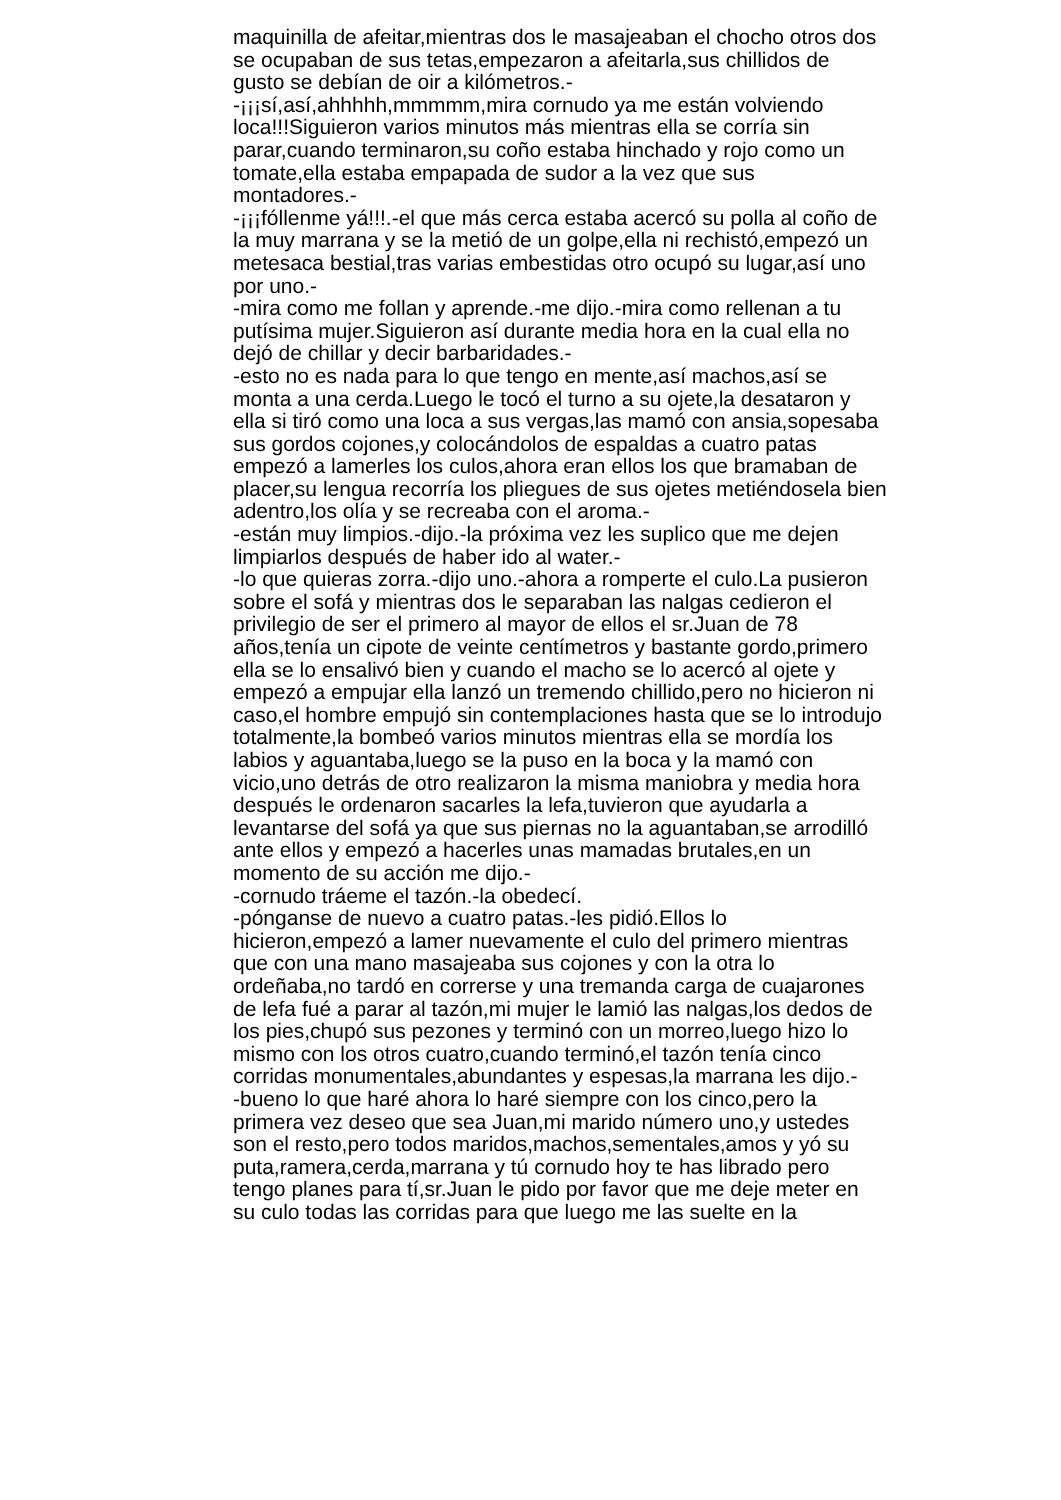maquinilla de afeitar,mientras dos le masajeaban el chocho otros dos
se ocupaban de sus tetas,empezaron a afeitarla,sus chillidos de
gusto se debían de oir a kilómetros.-
-¡¡¡sí,así,ahhhhh,mmmmm,mira cornudo ya me están volviendo
loca!!!Siguieron varios minutos más mientras ella se corría sin
parar,cuando terminaron,su coño estaba hinchado y rojo como un
tomate,ella estaba empapada de sudor a la vez que sus
montadores.-
-¡¡¡fóllenme yá!!!.-el que más cerca estaba acercó su polla al coño de
la muy marrana y se la metió de un golpe,ella ni rechistó,empezó un
metesaca bestial,tras varias embestidas otro ocupó su lugar,así uno
por uno.-
-mira como me follan y aprende.-me dijo.-mira como rellenan a tu
putísima mujer.Siguieron así durante media hora en la cual ella no
dejó de chillar y decir barbaridades.-
-esto no es nada para lo que tengo en mente,así machos,así se
monta a una cerda.Luego le tocó el turno a su ojete,la desataron y
ella si tiró como una loca a sus vergas,las mamó con ansia,sopesaba
sus gordos cojones,y colocándolos de espaldas a cuatro patas
empezó a lamerles los culos,ahora eran ellos los que bramaban de
placer,su lengua recorría los pliegues de sus ojetes metiéndosela bien
adentro,los olía y se recreaba con el aroma.-
-están muy limpios.-dijo.-la próxima vez les suplico que me dejen
limpiarlos después de haber ido al water.-
-lo que quieras zorra.-dijo uno.-ahora a romperte el culo.La pusieron
sobre el sofá y mientras dos le separaban las nalgas cedieron el
privilegio de ser el primero al mayor de ellos el sr.Juan de 78
años,tenía un cipote de veinte centímetros y bastante gordo,primero
ella se lo ensalivó bien y cuando el macho se lo acercó al ojete y
empezó a empujar ella lanzó un tremendo chillido,pero no hicieron ni
caso,el hombre empujó sin contemplaciones hasta que se lo introdujo
totalmente,la bombeó varios minutos mientras ella se mordía los
labios y aguantaba,luego se la puso en la boca y la mamó con
vicio,uno detrás de otro realizaron la misma maniobra y media hora
después le ordenaron sacarles la lefa,tuvieron que ayudarla a
levantarse del sofá ya que sus piernas no la aguantaban,se arrodilló
ante ellos y empezó a hacerles unas mamadas brutales,en un
momento de su acción me dijo.-
-cornudo tráeme el tazón.-la obedecí.
-pónganse de nuevo a cuatro patas.-les pidió.Ellos lo
hicieron,empezó a lamer nuevamente el culo del primero mientras
que con una mano masajeaba sus cojones y con la otra lo
ordeñaba,no tardó en correrse y una tremanda carga de cuajarones
de lefa fué a parar al tazón,mi mujer le lamió las nalgas,los dedos de
los pies,chupó sus pezones y terminó con un morreo,luego hizo lo
mismo con los otros cuatro,cuando terminó,el tazón tenía cinco
corridas monumentales,abundantes y espesas,la marrana les dijo.-
-bueno lo que haré ahora lo haré siempre con los cinco,pero la
primera vez deseo que sea Juan,mi marido número uno,y ustedes
son el resto,pero todos maridos,machos,sementales,amos y yó su
puta,ramera,cerda,marrana y tú cornudo hoy te has librado pero
tengo planes para tí,sr.Juan le pido por favor que me deje meter en
su culo todas las corridas para que luego me las suelte en la